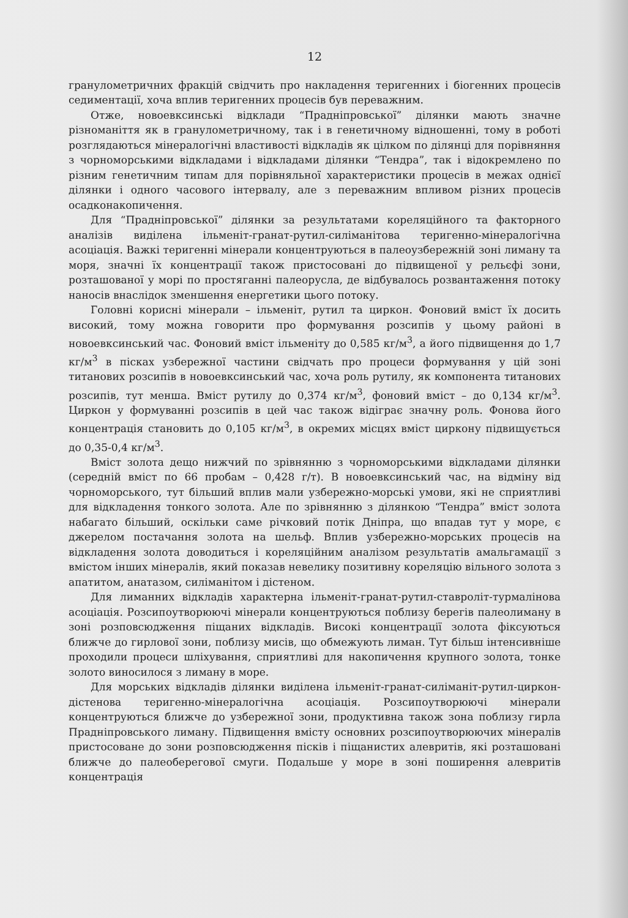12
гранулометричних фракцій свідчить про накладення теригенних і біогенних процесів седиментації, хоча вплив теригенних процесів був переважним.
Отже, новоевксинські відклади “Прадніпровської” ділянки мають значне різноманіття як в гранулометричному, так і в генетичному відношенні, тому в роботі розглядаються мінералогічні властивості відкладів як цілком по ділянці для порівняння з чорноморськими відкладами і відкладами ділянки “Тендра”, так і відокремлено по різним генетичним типам для порівняльної характеристики процесів в межах однієї ділянки і одного часового інтервалу, але з переважним впливом різних процесів осадконакопичення.
Для “Прадніпровської” ділянки за результатами кореляційного та факторного аналізів виділена ільменіт-гранат-рутил-силіманітова теригенно-мінералогічна асоціація. Важкі теригенні мінерали концентруються в палеоузбережній зоні лиману та моря, значні їх концентрації також пристосовані до підвищеної у рельєфі зони, розташованої у морі по простяганні палеорусла, де відбувалось розвантаження потоку наносів внаслідок зменшення енергетики цього потоку.
Головні корисні мінерали – ільменіт, рутил та циркон. Фоновий вміст їх досить високий, тому можна говорити про формування розсипів у цьому районі в новоевксинський час. Фоновий вміст ільменіту до 0,585 кг/м<sup>3</sup>, а його підвищення до 1,7 кг/м<sup>3</sup> в пісках узбережної частини свідчать про процеси формування у цій зоні титанових розсипів в новоевксинський час, хоча роль рутилу, як компонента титанових розсипів, тут менша. Вміст рутилу до 0,374 кг/м<sup>3</sup>, фоновий вміст – до 0,134 кг/м<sup>3</sup>. Циркон у формуванні розсипів в цей час також відіграє значну роль. Фонова його концентрація становить до 0,105 кг/м<sup>3</sup>, в окремих місцях вміст циркону підвищується до 0,35-0,4 кг/м<sup>3</sup>.
Вміст золота дещо нижчий по зрівнянню з чорноморськими відкладами ділянки (середній вміст по 66 пробам – 0,428 г/т). В новоевксинський час, на відміну від чорноморського, тут більший вплив мали узбережно-морські умови, які не сприятливі для відкладення тонкого золота. Але по зрівнянню з ділянкою “Тендра” вміст золота набагато більший, оскільки саме річковий потік Дніпра, що впадав тут у море, є джерелом постачання золота на шельф. Вплив узбережно-морських процесів на відкладення золота доводиться і кореляційним аналізом результатів амальгамації з вмістом інших мінералів, який показав невелику позитивну кореляцію вільного золота з апатитом, анатазом, силіманітом і дістеном.
Для лиманних відкладів характерна ільменіт-гранат-рутил-ставроліт-турмалінова асоціація. Розсипоутворюючі мінерали концентруються поблизу берегів палеолиману в зоні розповсюдження піщаних відкладів. Високі концентрації золота фіксуються ближче до гирлової зони, поблизу мисів, що обмежують лиман. Тут більш інтенсивніше проходили процеси шліхування, сприятливі для накопичення крупного золота, тонке золото виносилося з лиману в море.
Для морських відкладів ділянки виділена ільменіт-гранат-силіманіт-рутил-циркон-дістенова теригенно-мінералогічна асоціація. Розсипоутворюючі мінерали концентруються ближче до узбережної зони, продуктивна також зона поблизу гирла Прадніпровського лиману. Підвищення вмісту основних розсипоутворюючих мінералів пристосоване до зони розповсюдження пісків і піщанистих алевритів, які розташовані ближче до палеоберегової смуги. Подальше у море в зоні поширення алевритів концентрація